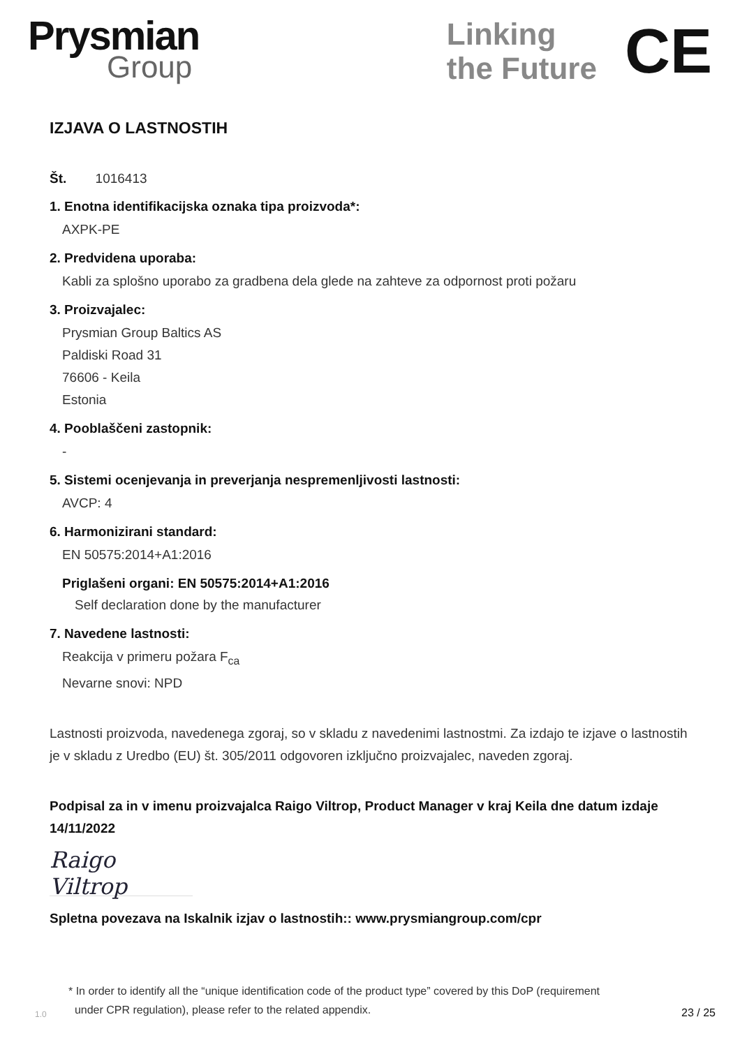Prysmian
Group
Linking
the Future
CE
IZJAVA O LASTNOSTIH
Št. 1016413
1. Enotna identifikacijska oznaka tipa proizvoda*:
AXPK-PE
2. Predvidena uporaba:
Kabli za splošno uporabo za gradbena dela glede na zahteve za odpornost proti požaru
3. Proizvajalec:
Prysmian Group Baltics AS
Paldiski Road 31
76606 - Keila
Estonia
4. Pooblaščeni zastopnik:
-
5. Sistemi ocenjevanja in preverjanja nespremenljivosti lastnosti:
AVCP: 4
6. Harmonizirani standard:
EN 50575:2014+A1:2016
Priglašeni organi: EN 50575:2014+A1:2016
Self declaration done by the manufacturer
7. Navedene lastnosti:
Reakcija v primeru požara F<sub>ca</sub>
Nevarne snovi: NPD
Lastnosti proizvoda, navedenega zgoraj, so v skladu z navedenimi lastnostmi. Za izdajo te izjave o lastnostih je v skladu z Uredbo (EU) št. 305/2011 odgovoren izključno proizvajalec, naveden zgoraj.
Podpisal za in v imenu proizvajalca Raigo Viltrop, Product Manager v kraj Keila dne datum izdaje 14/11/2022
Raigo Viltrop
Spletna povezava na Iskalnik izjav o lastnostih:: www.prysmiangroup.com/cpr
1.0
* In order to identify all the “unique identification code of the product type” covered by this DoP (requirement
under CPR regulation), please refer to the related appendix.
23 / 25